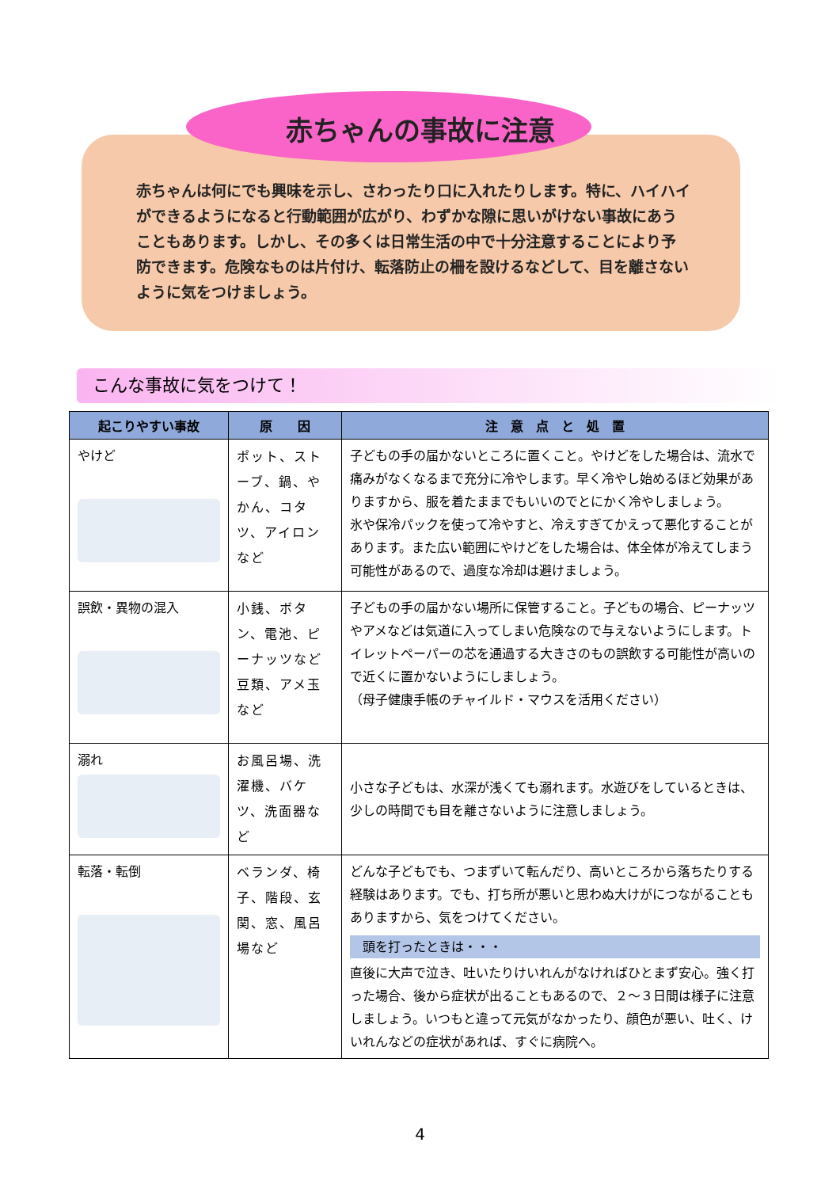赤ちゃんの事故に注意
赤ちゃんは何にでも興味を示し、さわったり口に入れたりします。特に、ハイハイができるようになると行動範囲が広がり、わずかな隙に思いがけない事故にあうこともあります。しかし、その多くは日常生活の中で十分注意することにより予防できます。危険なものは片付け、転落防止の柵を設けるなどして、目を離さないように気をつけましょう。
こんな事故に気をつけて！
| 起こりやすい事故 | 原 因 | 注 意 点 と 処 置 |
| --- | --- | --- |
| やけど | ポット、ストーブ、鍋、やかん、コタツ、アイロンなど | 子どもの手の届かないところに置くこと。やけどをした場合は、流水で痛みがなくなるまで充分に冷やします。早く冷やし始めるほど効果がありますから、服を着たままでもいいのでとにかく冷やしましょう。 氷や保冷パックを使って冷やすと、冷えすぎてかえって悪化することがあります。また広い範囲にやけどをした場合は、体全体が冷えてしまう可能性があるので、過度な冷却は避けましょう。 |
| 誤飲・異物の混入 | 小銭、ボタン、電池、ピーナッツなど豆類、アメ玉など | 子どもの手の届かない場所に保管すること。子どもの場合、ピーナッツやアメなどは気道に入ってしまい危険なので与えないようにします。トイレットペーパーの芯を通過する大きさのもの誤飲する可能性が高いので近くに置かないようにしましょう。 （母子健康手帳のチャイルド・マウスを活用ください） |
| 溺れ | お風呂場、洗濯機、バケツ、洗面器など | 小さな子どもは、水深が浅くても溺れます。水遊びをしているときは、少しの時間でも目を離さないように注意しましょう。 |
| 転落・転倒 | ベランダ、椅子、階段、玄関、窓、風呂場など | どんな子どもでも、つまずいて転んだり、高いところから落ちたりする経験はあります。でも、打ち所が悪いと思わぬ大けがにつながることもありますから、気をつけてください。 頭を打ったときは・・・ 直後に大声で泣き、吐いたりけいれんがなければひとまず安心。強く打った場合、後から症状が出ることもあるので、２～３日間は様子に注意しましょう。いつもと違って元気がなかったり、顔色が悪い、吐く、けいれんなどの症状があれば、すぐに病院へ。 |
4